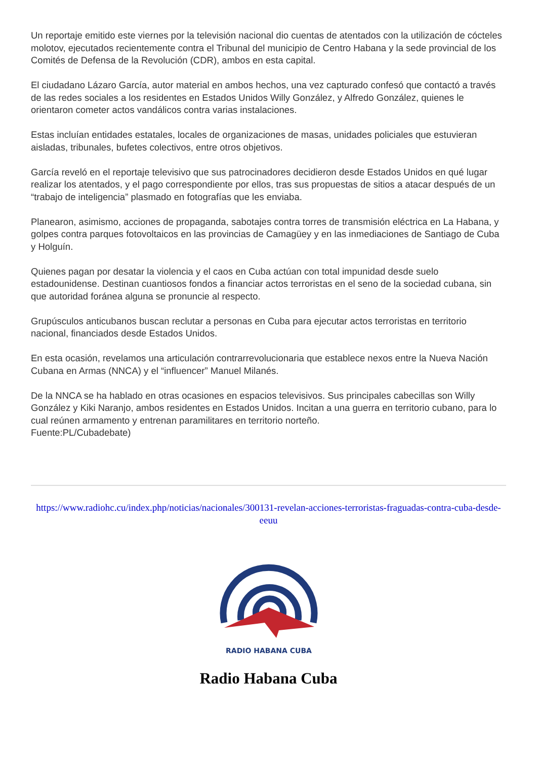Un reportaje emitido este viernes por la televisión nacional dio cuentas de atentados con la utilización de cócteles molotov, ejecutados recientemente contra el Tribunal del municipio de Centro Habana y la sede provincial de los Comités de Defensa de la Revolución (CDR), ambos en esta capital.
El ciudadano Lázaro García, autor material en ambos hechos, una vez capturado confesó que contactó a través de las redes sociales a los residentes en Estados Unidos Willy González, y Alfredo González, quienes le orientaron cometer actos vandálicos contra varias instalaciones.
Estas incluían entidades estatales, locales de organizaciones de masas, unidades policiales que estuvieran aisladas, tribunales, bufetes colectivos, entre otros objetivos.
García reveló en el reportaje televisivo que sus patrocinadores decidieron desde Estados Unidos en qué lugar realizar los atentados, y el pago correspondiente por ellos, tras sus propuestas de sitios a atacar después de un “trabajo de inteligencia” plasmado en fotografías que les enviaba.
Planearon, asimismo, acciones de propaganda, sabotajes contra torres de transmisión eléctrica en La Habana, y golpes contra parques fotovoltaicos en las provincias de Camagüey y en las inmediaciones de Santiago de Cuba y Holguín.
Quienes pagan por desatar la violencia y el caos en Cuba actúan con total impunidad desde suelo estadounidense. Destinan cuantiosos fondos a financiar actos terroristas en el seno de la sociedad cubana, sin que autoridad foránea alguna se pronuncie al respecto.
Grupúsculos anticubanos buscan reclutar a personas en Cuba para ejecutar actos terroristas en territorio nacional, financiados desde Estados Unidos.
En esta ocasión, revelamos una articulación contrarrevolucionaria que establece nexos entre la Nueva Nación Cubana en Armas (NNCA) y el “influencer” Manuel Milanés.
De la NNCA se ha hablado en otras ocasiones en espacios televisivos. Sus principales cabecillas son Willy González y Kiki Naranjo, ambos residentes en Estados Unidos. Incitan a una guerra en territorio cubano, para lo cual reúnen armamento y entrenan paramilitares en territorio norteño.
Fuente:PL/Cubadebate)
https://www.radiohc.cu/index.php/noticias/nacionales/300131-revelan-acciones-terroristas-fraguadas-contra-cuba-desde-eeuu
RADIO HABANA CUBA
Radio Habana Cuba